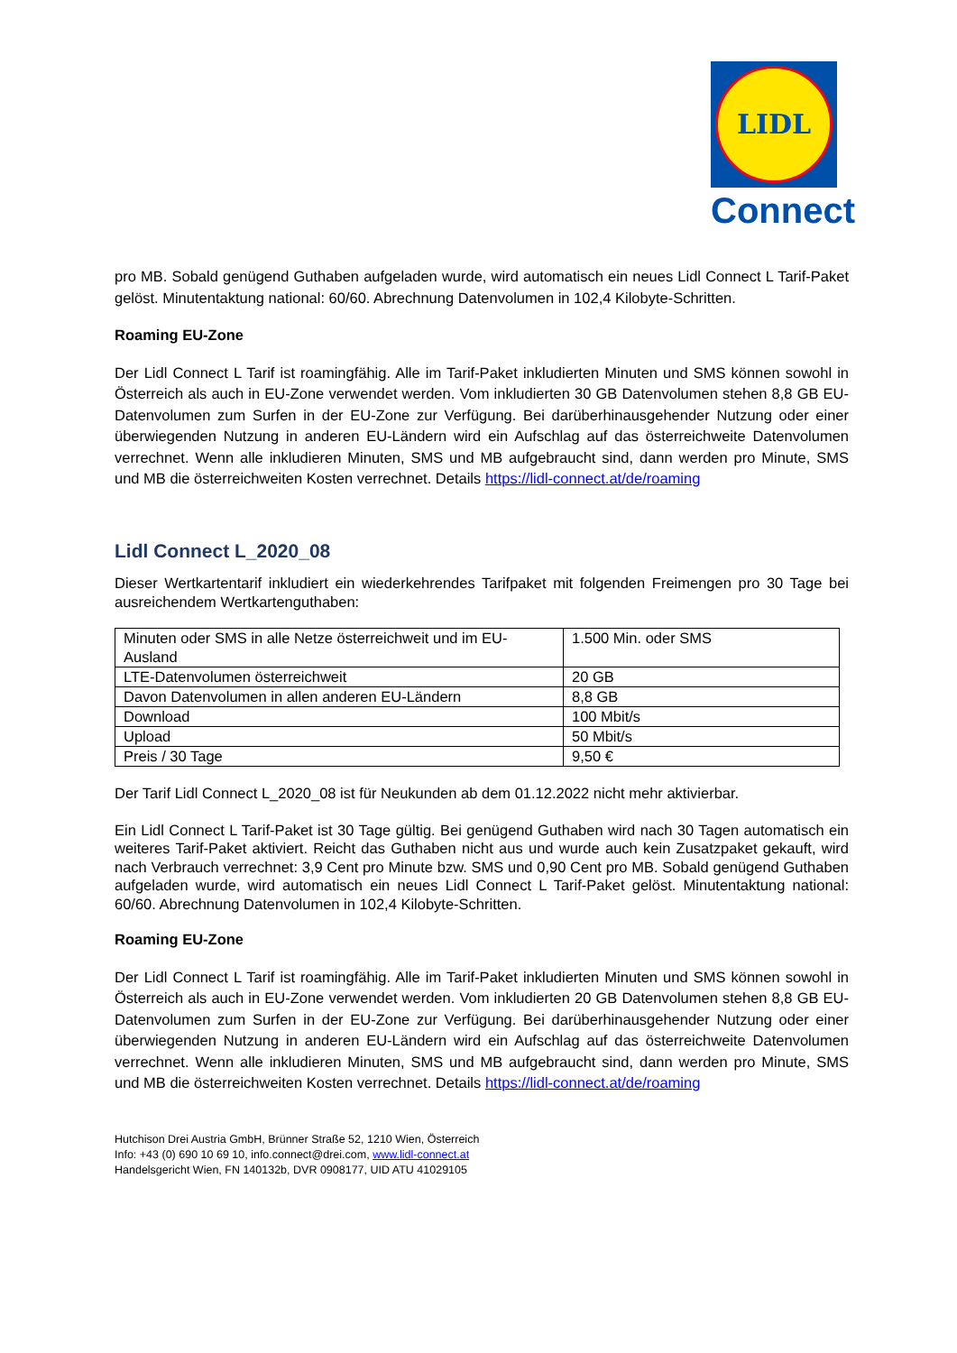LIDL
Connect
pro MB. Sobald genügend Guthaben aufgeladen wurde, wird automatisch ein neues Lidl Connect L Tarif-Paket gelöst. Minutentaktung national: 60/60. Abrechnung Datenvolumen in 102,4 Kilobyte-Schritten.
Roaming EU-Zone
Der Lidl Connect L Tarif ist roamingfähig. Alle im Tarif-Paket inkludierten Minuten und SMS können sowohl in Österreich als auch in EU-Zone verwendet werden. Vom inkludierten 30 GB Datenvolumen stehen 8,8 GB EU-Datenvolumen zum Surfen in der EU-Zone zur Verfügung. Bei darüberhinausgehender Nutzung oder einer überwiegenden Nutzung in anderen EU-Ländern wird ein Aufschlag auf das österreichweite Datenvolumen verrechnet. Wenn alle inkludieren Minuten, SMS und MB aufgebraucht sind, dann werden pro Minute, SMS und MB die österreichweiten Kosten verrechnet. Details https://lidl-connect.at/de/roaming
Lidl Connect L_2020_08
Dieser Wertkartentarif inkludiert ein wiederkehrendes Tarifpaket mit folgenden Freimengen pro 30 Tage bei ausreichendem Wertkartenguthaben:
| Minuten oder SMS in alle Netze österreichweit und im EU-Ausland | 1.500 Min. oder SMS |
| LTE-Datenvolumen österreichweit | 20 GB |
| Davon Datenvolumen in allen anderen EU-Ländern | 8,8 GB |
| Download | 100 Mbit/s |
| Upload | 50 Mbit/s |
| Preis / 30 Tage | 9,50 € |
Der Tarif Lidl Connect L_2020_08 ist für Neukunden ab dem 01.12.2022 nicht mehr aktivierbar.
Ein Lidl Connect L Tarif-Paket ist 30 Tage gültig. Bei genügend Guthaben wird nach 30 Tagen automatisch ein weiteres Tarif-Paket aktiviert. Reicht das Guthaben nicht aus und wurde auch kein Zusatzpaket gekauft, wird nach Verbrauch verrechnet: 3,9 Cent pro Minute bzw. SMS und 0,90 Cent pro MB. Sobald genügend Guthaben aufgeladen wurde, wird automatisch ein neues Lidl Connect L Tarif-Paket gelöst. Minutentaktung national: 60/60. Abrechnung Datenvolumen in 102,4 Kilobyte-Schritten.
Roaming EU-Zone
Der Lidl Connect L Tarif ist roamingfähig. Alle im Tarif-Paket inkludierten Minuten und SMS können sowohl in Österreich als auch in EU-Zone verwendet werden. Vom inkludierten 20 GB Datenvolumen stehen 8,8 GB EU-Datenvolumen zum Surfen in der EU-Zone zur Verfügung. Bei darüberhinausgehender Nutzung oder einer überwiegenden Nutzung in anderen EU-Ländern wird ein Aufschlag auf das österreichweite Datenvolumen verrechnet. Wenn alle inkludieren Minuten, SMS und MB aufgebraucht sind, dann werden pro Minute, SMS und MB die österreichweiten Kosten verrechnet. Details https://lidl-connect.at/de/roaming
Hutchison Drei Austria GmbH, Brünner Straße 52, 1210 Wien, Österreich
Info: +43 (0) 690 10 69 10, info.connect@drei.com, www.lidl-connect.at
Handelsgericht Wien, FN 140132b, DVR 0908177, UID ATU 41029105